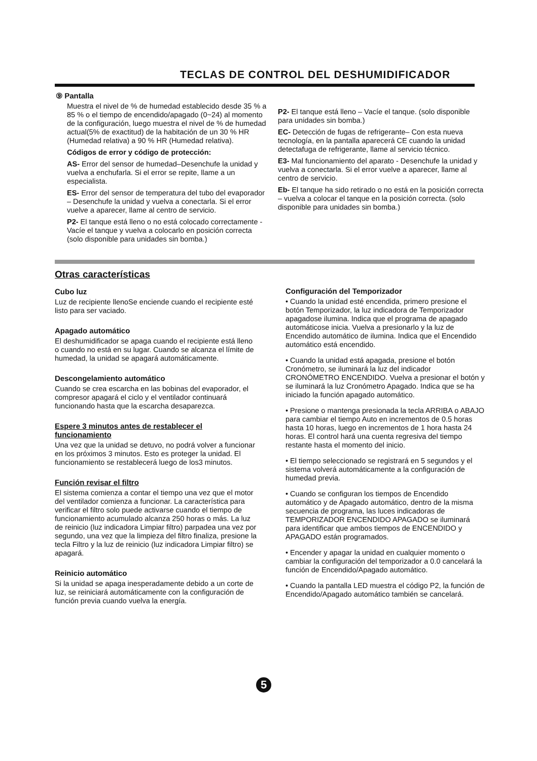TECLAS DE CONTROL DEL DESHUMIDIFICADOR
⑨ Pantalla
Muestra el nivel de % de humedad establecido desde 35 % a 85 % o el tiempo de encendido/apagado (0~24) al momento de la configuración, luego muestra el nivel de % de humedad actual(5% de exactitud) de la habitación de un 30 % HR (Humedad relativa) a 90 % HR (Humedad relativa).
Códigos de error y código de protección:
AS- Error del sensor de humedad–Desenchufe la unidad y vuelva a enchufarla. Si el error se repite, llame a un especialista.
ES- Error del sensor de temperatura del tubo del evaporador – Desenchufe la unidad y vuelva a conectarla. Si el error vuelve a aparecer, llame al centro de servicio.
P2- El tanque está lleno o no está colocado correctamente - Vacíe el tanque y vuelva a colocarlo en posición correcta (solo disponible para unidades sin bomba.)
P2- El tanque está lleno – Vacíe el tanque. (solo disponible para unidades sin bomba.)
EC- Detección de fugas de refrigerante– Con esta nueva tecnología, en la pantalla aparecerá CE cuando la unidad detectafuga de refrigerante, llame al servicio técnico.
E3- Mal funcionamiento del aparato - Desenchufe la unidad y vuelva a conectarla. Si el error vuelve a aparecer, llame al centro de servicio.
Eb- El tanque ha sido retirado o no está en la posición correcta – vuelva a colocar el tanque en la posición correcta. (solo disponible para unidades sin bomba.)
Otras características
Cubo luz
Luz de recipiente llenoSe enciende cuando el recipiente esté listo para ser vaciado.
Apagado automático
El deshumidificador se apaga cuando el recipiente está lleno o cuando no está en su lugar. Cuando se alcanza el límite de humedad, la unidad se apagará automáticamente.
Descongelamiento automático
Cuando se crea escarcha en las bobinas del evaporador, el compresor apagará el ciclo y el ventilador continuará funcionando hasta que la escarcha desaparezca.
Espere 3 minutos antes de restablecer el funcionamiento
Una vez que la unidad se detuvo, no podrá volver a funcionar en los próximos 3 minutos. Esto es proteger la unidad. El funcionamiento se restablecerá luego de los3 minutos.
Función revisar el filtro
El sistema comienza a contar el tiempo una vez que el motor del ventilador comienza a funcionar. La característica para verificar el filtro solo puede activarse cuando el tiempo de funcionamiento acumulado alcanza 250 horas o más. La luz de reinicio (luz indicadora Limpiar filtro) parpadea una vez por segundo, una vez que la limpieza del filtro finaliza, presione la tecla Filtro y la luz de reinicio (luz indicadora Limpiar filtro) se apagará.
Reinicio automático
Si la unidad se apaga inesperadamente debido a un corte de luz, se reiniciará automáticamente con la configuración de función previa cuando vuelva la energía.
Configuración del Temporizador
• Cuando la unidad esté encendida, primero presione el botón Temporizador, la luz indicadora de Temporizador apagadose ilumina. Indica que el programa de apagado automáticose inicia. Vuelva a presionarlo y la luz de Encendido automático de ilumina. Indica que el Encendido automático está encendido.
• Cuando la unidad está apagada, presione el botón Cronómetro, se iluminará la luz del indicador CRONÓMETRO ENCENDIDO. Vuelva a presionar el botón y se iluminará la luz Cronómetro Apagado. Indica que se ha iniciado la función apagado automático.
• Presione o mantenga presionada la tecla ARRIBA o ABAJO para cambiar el tiempo Auto en incrementos de 0.5 horas hasta 10 horas, luego en incrementos de 1 hora hasta 24 horas. El control hará una cuenta regresiva del tiempo restante hasta el momento del inicio.
• El tiempo seleccionado se registrará en 5 segundos y el sistema volverá automáticamente a la configuración de humedad previa.
• Cuando se configuran los tiempos de Encendido automático y de Apagado automático, dentro de la misma secuencia de programa, las luces indicadoras de TEMPORIZADOR ENCENDIDO APAGADO se iluminará para identificar que ambos tiempos de ENCENDIDO y APAGADO están programados.
• Encender y apagar la unidad en cualquier momento o cambiar la configuración del temporizador a 0.0 cancelará la función de Encendido/Apagado automático.
• Cuando la pantalla LED muestra el código P2, la función de Encendido/Apagado automático también se cancelará.
5